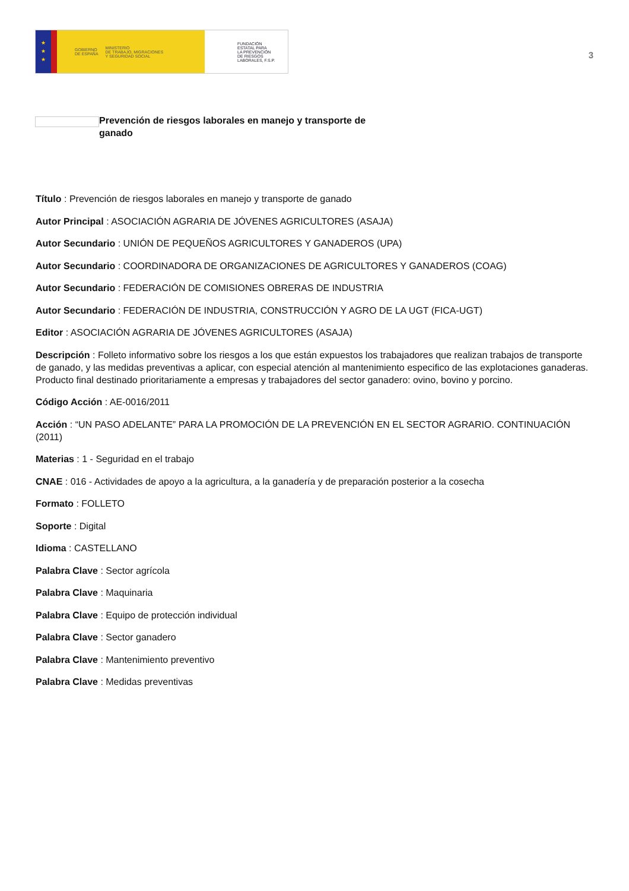★
★
★
GOBIERNO
DE ESPAÑA MINISTERIO
DE TRABAJO, MIGRACIONES
Y SEGURIDAD SOCIAL
FUNDACIÓN
ESTATAL PARA
LA PREVENCIÓN
DE RIESGOS
LABORALES, F.S.P.
3
Prevención de riesgos laborales en manejo y transporte de ganado
Título : Prevención de riesgos laborales en manejo y transporte de ganado
Autor Principal : ASOCIACIÓN AGRARIA DE JÓVENES AGRICULTORES (ASAJA)
Autor Secundario : UNIÓN DE PEQUEÑOS AGRICULTORES Y GANADEROS (UPA)
Autor Secundario : COORDINADORA DE ORGANIZACIONES DE AGRICULTORES Y GANADEROS (COAG)
Autor Secundario : FEDERACIÓN DE COMISIONES OBRERAS DE INDUSTRIA
Autor Secundario : FEDERACIÓN DE INDUSTRIA, CONSTRUCCIÓN Y AGRO DE LA UGT (FICA-UGT)
Editor : ASOCIACIÓN AGRARIA DE JÓVENES AGRICULTORES (ASAJA)
Descripción : Folleto informativo sobre los riesgos a los que están expuestos los trabajadores que realizan trabajos de transporte de ganado, y las medidas preventivas a aplicar, con especial atención al mantenimiento especifico de las explotaciones ganaderas. Producto final destinado prioritariamente a empresas y trabajadores del sector ganadero: ovino, bovino y porcino.
Código Acción : AE-0016/2011
Acción : “UN PASO ADELANTE” PARA LA PROMOCIÓN DE LA PREVENCIÓN EN EL SECTOR AGRARIO. CONTINUACIÓN (2011)
Materias : 1 - Seguridad en el trabajo
CNAE : 016 - Actividades de apoyo a la agricultura, a la ganadería y de preparación posterior a la cosecha
Formato : FOLLETO
Soporte : Digital
Idioma : CASTELLANO
Palabra Clave : Sector agrícola
Palabra Clave : Maquinaria
Palabra Clave : Equipo de protección individual
Palabra Clave : Sector ganadero
Palabra Clave : Mantenimiento preventivo
Palabra Clave : Medidas preventivas